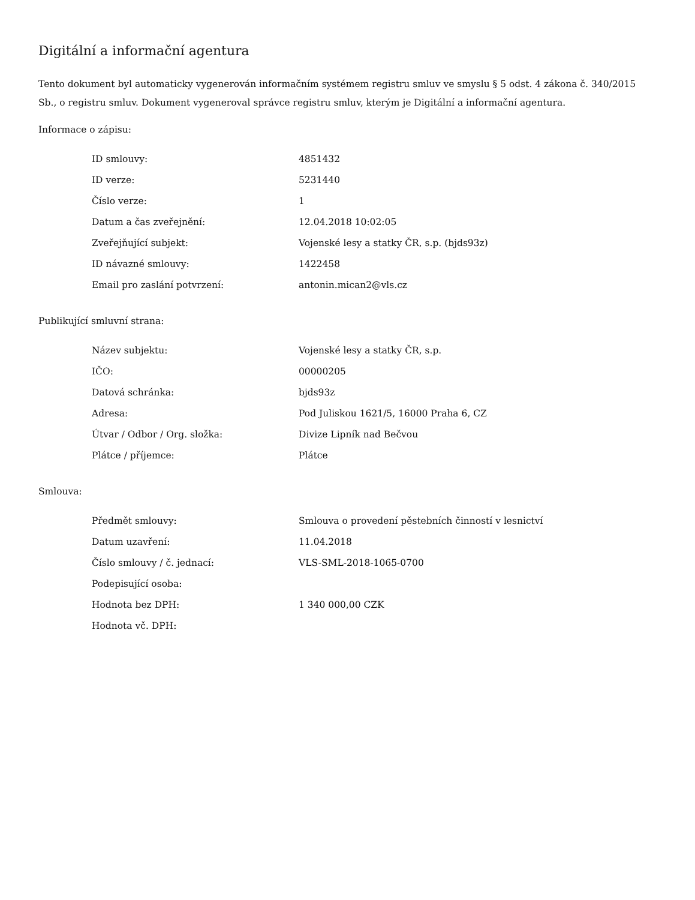Digitální a informační agentura
Tento dokument byl automaticky vygenerován informačním systémem registru smluv ve smyslu § 5 odst. 4 zákona č. 340/2015 Sb., o registru smluv. Dokument vygeneroval správce registru smluv, kterým je Digitální a informační agentura.
Informace o zápisu:
| ID smlouvy: | 4851432 |
| ID verze: | 5231440 |
| Číslo verze: | 1 |
| Datum a čas zveřejnění: | 12.04.2018 10:02:05 |
| Zveřejňující subjekt: | Vojenské lesy a statky ČR, s.p. (bjds93z) |
| ID návazné smlouvy: | 1422458 |
| Email pro zaslání potvrzení: | antonin.mican2@vls.cz |
Publikující smluvní strana:
| Název subjektu: | Vojenské lesy a statky ČR, s.p. |
| IČO: | 00000205 |
| Datová schránka: | bjds93z |
| Adresa: | Pod Juliskou 1621/5, 16000 Praha 6, CZ |
| Útvar / Odbor / Org. složka: | Divize Lipník nad Bečvou |
| Plátce / příjemce: | Plátce |
Smlouva:
| Předmět smlouvy: | Smlouva o provedení pěstebních činností v lesnictví |
| Datum uzavření: | 11.04.2018 |
| Číslo smlouvy / č. jednací: | VLS-SML-2018-1065-0700 |
| Podepisující osoba: | |
| Hodnota bez DPH: | 1 340 000,00 CZK |
| Hodnota vč. DPH: | |